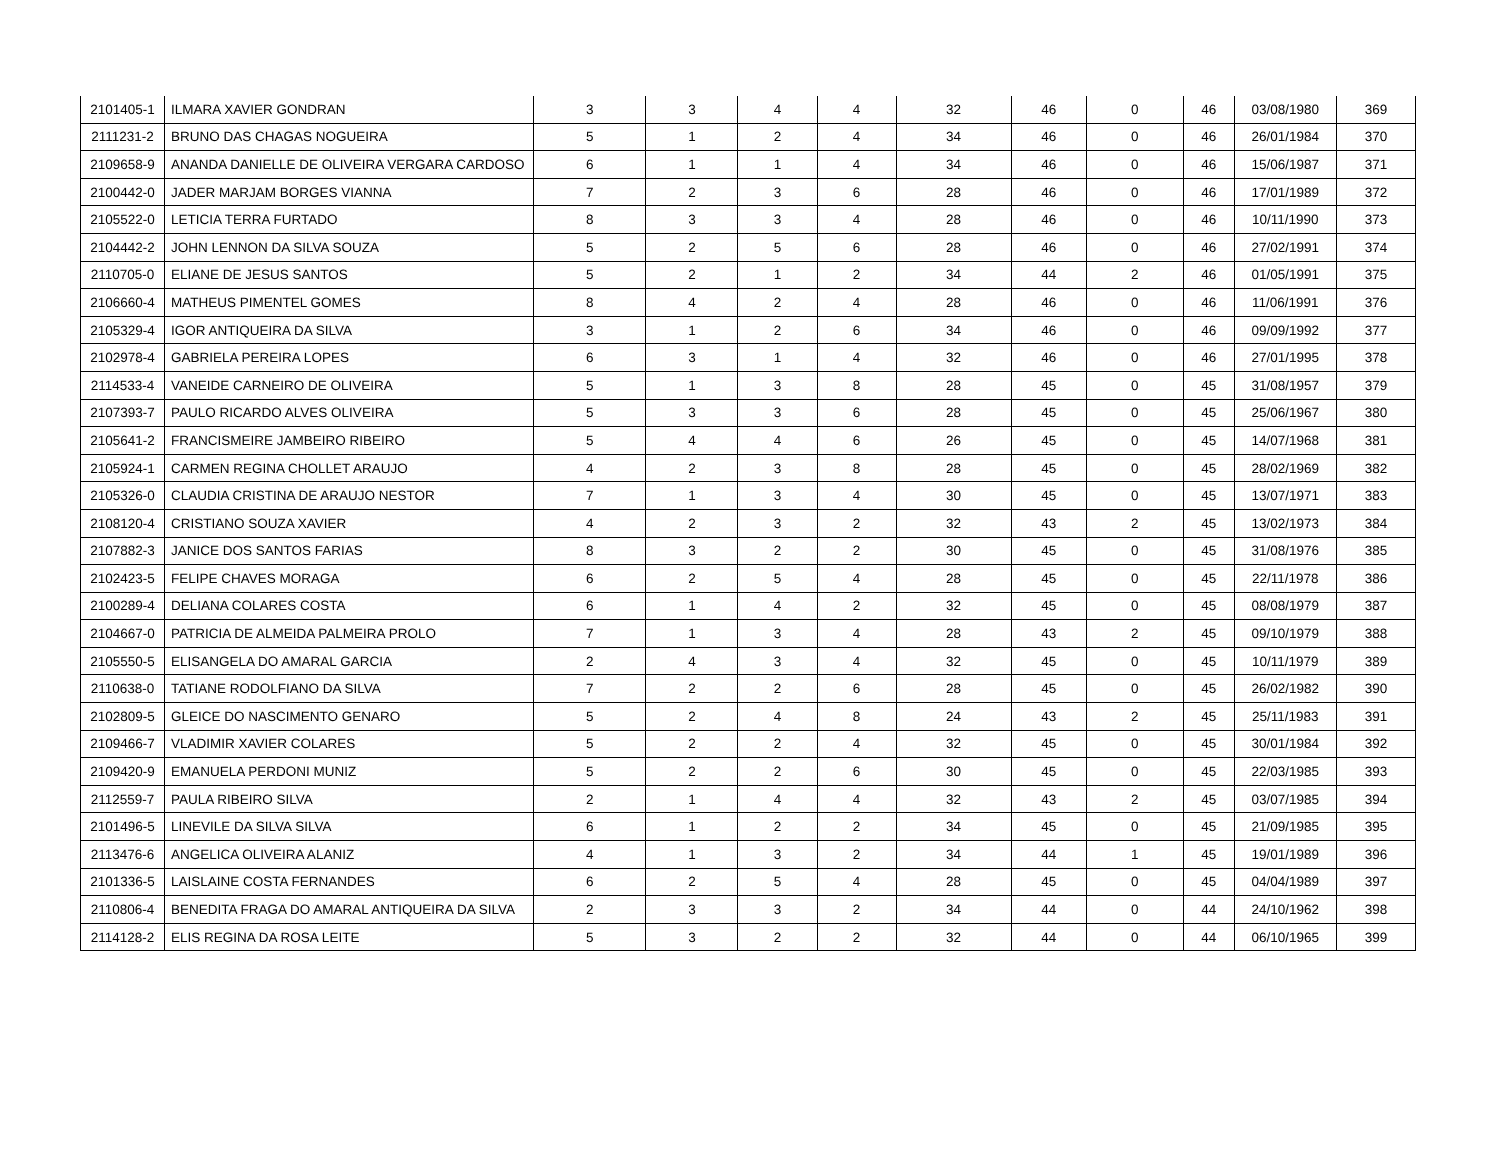| 2101405-1 | ILMARA XAVIER GONDRAN | 3 | 3 | 4 | 4 | 32 | 46 | 0 | 46 | 03/08/1980 | 369 |
| 2111231-2 | BRUNO DAS CHAGAS NOGUEIRA | 5 | 1 | 2 | 4 | 34 | 46 | 0 | 46 | 26/01/1984 | 370 |
| 2109658-9 | ANANDA DANIELLE DE OLIVEIRA VERGARA CARDOSO | 6 | 1 | 1 | 4 | 34 | 46 | 0 | 46 | 15/06/1987 | 371 |
| 2100442-0 | JADER MARJAM BORGES VIANNA | 7 | 2 | 3 | 6 | 28 | 46 | 0 | 46 | 17/01/1989 | 372 |
| 2105522-0 | LETICIA TERRA FURTADO | 8 | 3 | 3 | 4 | 28 | 46 | 0 | 46 | 10/11/1990 | 373 |
| 2104442-2 | JOHN LENNON DA SILVA SOUZA | 5 | 2 | 5 | 6 | 28 | 46 | 0 | 46 | 27/02/1991 | 374 |
| 2110705-0 | ELIANE DE JESUS SANTOS | 5 | 2 | 1 | 2 | 34 | 44 | 2 | 46 | 01/05/1991 | 375 |
| 2106660-4 | MATHEUS PIMENTEL GOMES | 8 | 4 | 2 | 4 | 28 | 46 | 0 | 46 | 11/06/1991 | 376 |
| 2105329-4 | IGOR ANTIQUEIRA DA SILVA | 3 | 1 | 2 | 6 | 34 | 46 | 0 | 46 | 09/09/1992 | 377 |
| 2102978-4 | GABRIELA PEREIRA LOPES | 6 | 3 | 1 | 4 | 32 | 46 | 0 | 46 | 27/01/1995 | 378 |
| 2114533-4 | VANEIDE CARNEIRO DE OLIVEIRA | 5 | 1 | 3 | 8 | 28 | 45 | 0 | 45 | 31/08/1957 | 379 |
| 2107393-7 | PAULO RICARDO ALVES OLIVEIRA | 5 | 3 | 3 | 6 | 28 | 45 | 0 | 45 | 25/06/1967 | 380 |
| 2105641-2 | FRANCISMEIRE JAMBEIRO RIBEIRO | 5 | 4 | 4 | 6 | 26 | 45 | 0 | 45 | 14/07/1968 | 381 |
| 2105924-1 | CARMEN REGINA CHOLLET ARAUJO | 4 | 2 | 3 | 8 | 28 | 45 | 0 | 45 | 28/02/1969 | 382 |
| 2105326-0 | CLAUDIA CRISTINA DE ARAUJO NESTOR | 7 | 1 | 3 | 4 | 30 | 45 | 0 | 45 | 13/07/1971 | 383 |
| 2108120-4 | CRISTIANO SOUZA XAVIER | 4 | 2 | 3 | 2 | 32 | 43 | 2 | 45 | 13/02/1973 | 384 |
| 2107882-3 | JANICE DOS SANTOS FARIAS | 8 | 3 | 2 | 2 | 30 | 45 | 0 | 45 | 31/08/1976 | 385 |
| 2102423-5 | FELIPE CHAVES MORAGA | 6 | 2 | 5 | 4 | 28 | 45 | 0 | 45 | 22/11/1978 | 386 |
| 2100289-4 | DELIANA COLARES COSTA | 6 | 1 | 4 | 2 | 32 | 45 | 0 | 45 | 08/08/1979 | 387 |
| 2104667-0 | PATRICIA DE ALMEIDA PALMEIRA PROLO | 7 | 1 | 3 | 4 | 28 | 43 | 2 | 45 | 09/10/1979 | 388 |
| 2105550-5 | ELISANGELA DO AMARAL GARCIA | 2 | 4 | 3 | 4 | 32 | 45 | 0 | 45 | 10/11/1979 | 389 |
| 2110638-0 | TATIANE RODOLFIANO DA SILVA | 7 | 2 | 2 | 6 | 28 | 45 | 0 | 45 | 26/02/1982 | 390 |
| 2102809-5 | GLEICE DO NASCIMENTO GENARO | 5 | 2 | 4 | 8 | 24 | 43 | 2 | 45 | 25/11/1983 | 391 |
| 2109466-7 | VLADIMIR XAVIER COLARES | 5 | 2 | 2 | 4 | 32 | 45 | 0 | 45 | 30/01/1984 | 392 |
| 2109420-9 | EMANUELA PERDONI MUNIZ | 5 | 2 | 2 | 6 | 30 | 45 | 0 | 45 | 22/03/1985 | 393 |
| 2112559-7 | PAULA RIBEIRO SILVA | 2 | 1 | 4 | 4 | 32 | 43 | 2 | 45 | 03/07/1985 | 394 |
| 2101496-5 | LINEVILE DA SILVA SILVA | 6 | 1 | 2 | 2 | 34 | 45 | 0 | 45 | 21/09/1985 | 395 |
| 2113476-6 | ANGELICA OLIVEIRA ALANIZ | 4 | 1 | 3 | 2 | 34 | 44 | 1 | 45 | 19/01/1989 | 396 |
| 2101336-5 | LAISLAINE COSTA FERNANDES | 6 | 2 | 5 | 4 | 28 | 45 | 0 | 45 | 04/04/1989 | 397 |
| 2110806-4 | BENEDITA FRAGA DO AMARAL ANTIQUEIRA DA SILVA | 2 | 3 | 3 | 2 | 34 | 44 | 0 | 44 | 24/10/1962 | 398 |
| 2114128-2 | ELIS REGINA DA ROSA LEITE | 5 | 3 | 2 | 2 | 32 | 44 | 0 | 44 | 06/10/1965 | 399 |